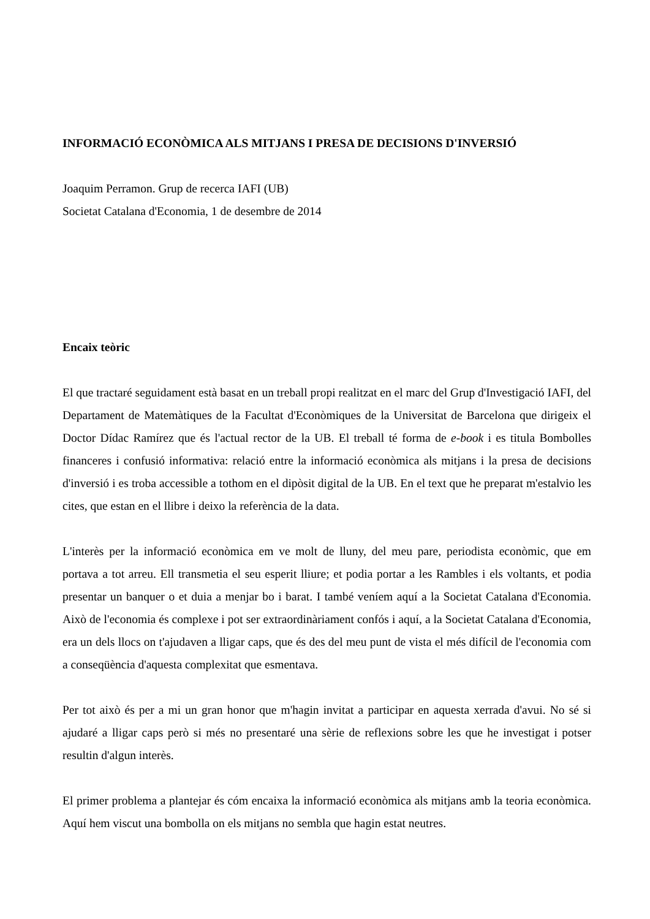INFORMACIÓ ECONÒMICA ALS MITJANS I PRESA DE DECISIONS D'INVERSIÓ
Joaquim Perramon. Grup de recerca IAFI (UB)
Societat Catalana d'Economia, 1 de desembre de 2014
Encaix teòric
El que tractaré seguidament està basat en un treball propi realitzat en el marc del Grup d'Investigació IAFI, del Departament de Matemàtiques de la Facultat d'Econòmiques de la Universitat de Barcelona que dirigeix el Doctor Dídac Ramírez que és l'actual rector de la UB. El treball té forma de e-book i es titula Bombolles financeres i confusió informativa: relació entre la informació econòmica als mitjans i la presa de decisions d'inversió i es troba accessible a tothom en el dipòsit digital de la UB. En el text que he preparat m'estalvio les cites, que estan en el llibre i deixo la referència de la data.
L'interès per la informació econòmica em ve molt de lluny, del meu pare, periodista econòmic, que em portava a tot arreu. Ell transmetia el seu esperit lliure; et podia portar a les Rambles i els voltants, et podia presentar un banquer o et duia a menjar bo i barat. I també veníem aquí a la Societat Catalana d'Economia. Això de l'economia és complexe i pot ser extraordinàriament confós i aquí, a la Societat Catalana d'Economia, era un dels llocs on t'ajudaven a lligar caps, que és des del meu punt de vista el més difícil de l'economia com a conseqüència d'aquesta complexitat que esmentava.
Per tot això és per a mi un gran honor que m'hagin invitat a participar en aquesta xerrada d'avui. No sé si ajudaré a lligar caps però si més no presentaré una sèrie de reflexions sobre les que he investigat i potser resultin d'algun interès.
El primer problema a plantejar és cóm encaixa la informació econòmica als mitjans amb la teoria econòmica. Aquí hem viscut una bombolla on els mitjans no sembla que hagin estat neutres.